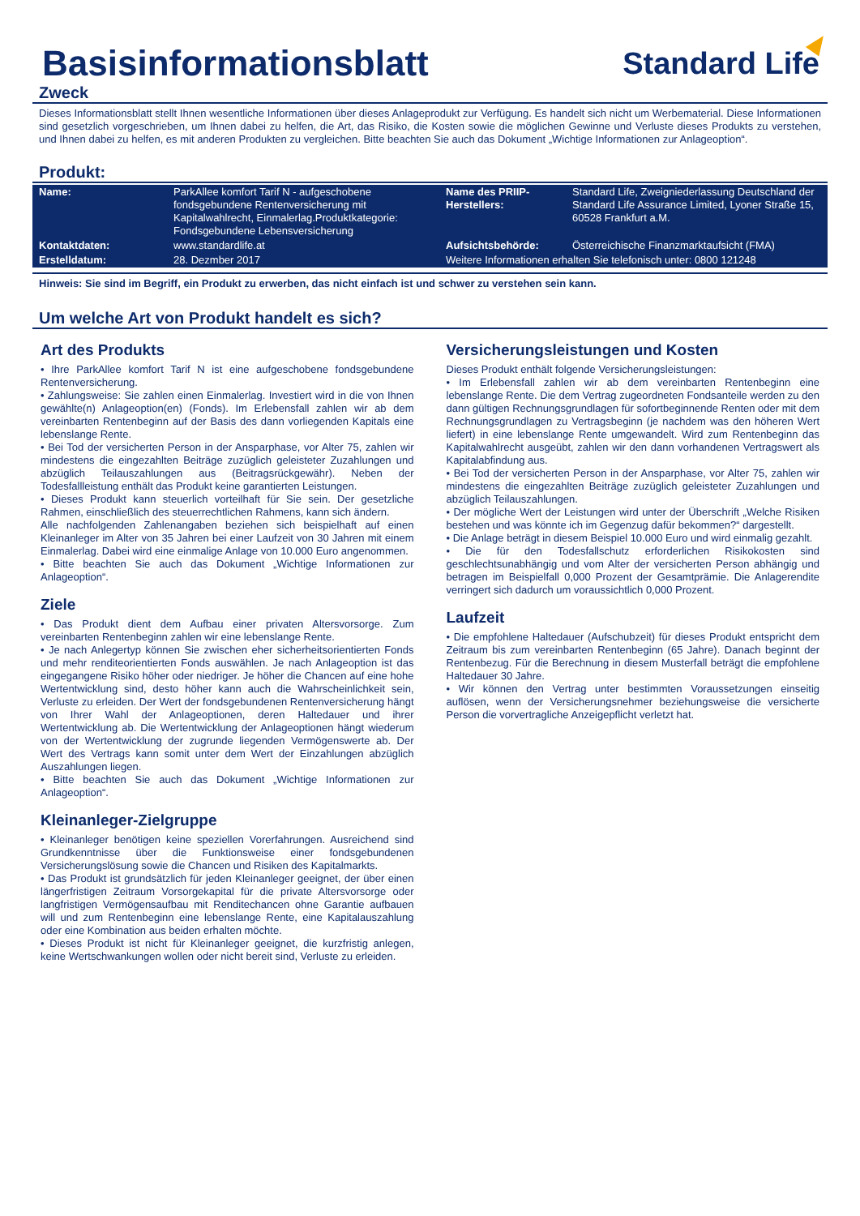Basisinformationsblatt
Standard Life
Zweck
Dieses Informationsblatt stellt Ihnen wesentliche Informationen über dieses Anlageprodukt zur Verfügung. Es handelt sich nicht um Werbematerial. Diese Informationen sind gesetzlich vorgeschrieben, um Ihnen dabei zu helfen, die Art, das Risiko, die Kosten sowie die möglichen Gewinne und Verluste dieses Produkts zu verstehen, und Ihnen dabei zu helfen, es mit anderen Produkten zu vergleichen. Bitte beachten Sie auch das Dokument „Wichtige Informationen zur Anlageoption“.
Produkt:
| Name: | ParkAllee komfort Tarif N - aufgeschobene fondsgebundene Rentenversicherung mit Kapitalwahlrecht, Einmalerlag.Produktkategorie: Fondsgebundene Lebensversicherung | Name des PRIIP-Herstellers: | Standard Life, Zweigniederlassung Deutschland der Standard Life Assurance Limited, Lyoner Straße 15, 60528 Frankfurt a.M. |
| Kontaktdaten: | www.standardlife.at | Aufsichtsbehörde: | Österreichische Finanzmarktaufsicht (FMA) |
| Erstelldatum: | 28. Dezmber 2017 | Weitere Informationen erhalten Sie telefonisch unter: 0800 121248 | |
Hinweis: Sie sind im Begriff, ein Produkt zu erwerben, das nicht einfach ist und schwer zu verstehen sein kann.
Um welche Art von Produkt handelt es sich?
Art des Produkts
• Ihre ParkAllee komfort Tarif N ist eine aufgeschobene fondsgebundene Rentenversicherung.
• Zahlungsweise: Sie zahlen einen Einmalerlag. Investiert wird in die von Ihnen gewählte(n) Anlageoption(en) (Fonds). Im Erlebensfall zahlen wir ab dem vereinbarten Rentenbeginn auf der Basis des dann vorliegenden Kapitals eine lebenslange Rente.
• Bei Tod der versicherten Person in der Ansparphase, vor Alter 75, zahlen wir mindestens die eingezahlten Beiträge zuzüglich geleisteter Zuzahlungen und abzüglich Teilauszahlungen aus (Beitragsrückgewähr). Neben der Todesfallleistung enthält das Produkt keine garantierten Leistungen.
• Dieses Produkt kann steuerlich vorteilhaft für Sie sein. Der gesetzliche Rahmen, einschließlich des steuerrechtlichen Rahmens, kann sich ändern.
Alle nachfolgenden Zahlenangaben beziehen sich beispielhaft auf einen Kleinanleger im Alter von 35 Jahren bei einer Laufzeit von 30 Jahren mit einem Einmalerlag. Dabei wird eine einmalige Anlage von 10.000 Euro angenommen.
• Bitte beachten Sie auch das Dokument „Wichtige Informationen zur Anlageoption“.
Ziele
• Das Produkt dient dem Aufbau einer privaten Altersvorsorge. Zum vereinbarten Rentenbeginn zahlen wir eine lebenslange Rente.
• Je nach Anlegertyp können Sie zwischen eher sicherheitsorientierten Fonds und mehr renditeorientierten Fonds auswählen. Je nach Anlageoption ist das eingegangene Risiko höher oder niedriger. Je höher die Chancen auf eine hohe Wertentwicklung sind, desto höher kann auch die Wahrscheinlichkeit sein, Verluste zu erleiden. Der Wert der fondsgebundenen Rentenversicherung hängt von Ihrer Wahl der Anlageoptionen, deren Haltedauer und ihrer Wertentwicklung ab. Die Wertentwicklung der Anlageoptionen hängt wiederum von der Wertentwicklung der zugrunde liegenden Vermögenswerte ab. Der Wert des Vertrags kann somit unter dem Wert der Einzahlungen abzüglich Auszahlungen liegen.
• Bitte beachten Sie auch das Dokument „Wichtige Informationen zur Anlageoption“.
Kleinanleger-Zielgruppe
• Kleinanleger benötigen keine speziellen Vorerfahrungen. Ausreichend sind Grundkenntnisse über die Funktionsweise einer fondsgebundenen Versicherungslösung sowie die Chancen und Risiken des Kapitalmarkts.
• Das Produkt ist grundsätzlich für jeden Kleinanleger geeignet, der über einen längerfristigen Zeitraum Vorsorgekapital für die private Altersvorsorge oder langfristigen Vermögensaufbau mit Renditechancen ohne Garantie aufbauen will und zum Rentenbeginn eine lebenslange Rente, eine Kapitalauszahlung oder eine Kombination aus beiden erhalten möchte.
• Dieses Produkt ist nicht für Kleinanleger geeignet, die kurzfristig anlegen, keine Wertschwankungen wollen oder nicht bereit sind, Verluste zu erleiden.
Versicherungsleistungen und Kosten
Dieses Produkt enthält folgende Versicherungsleistungen:
• Im Erlebensfall zahlen wir ab dem vereinbarten Rentenbeginn eine lebenslange Rente. Die dem Vertrag zugeordneten Fondsanteile werden zu den dann gültigen Rechnungsgrundlagen für sofortbeginnende Renten oder mit dem Rechnungsgrundlagen zu Vertragsbeginn (je nachdem was den höheren Wert liefert) in eine lebenslange Rente umgewandelt. Wird zum Rentenbeginn das Kapitalwahlrecht ausgeübt, zahlen wir den dann vorhandenen Vertragswert als Kapitalabfindung aus.
• Bei Tod der versicherten Person in der Ansparphase, vor Alter 75, zahlen wir mindestens die eingezahlten Beiträge zuzüglich geleisteter Zuzahlungen und abzüglich Teilauszahlungen.
• Der mögliche Wert der Leistungen wird unter der Überschrift „Welche Risiken bestehen und was könnte ich im Gegenzug dafür bekommen?“ dargestellt.
• Die Anlage beträgt in diesem Beispiel 10.000 Euro und wird einmalig gezahlt.
• Die für den Todesfallschutz erforderlichen Risikokosten sind geschlechtsunabhängig und vom Alter der versicherten Person abhängig und betragen im Beispielfall 0,000 Prozent der Gesamtprämie. Die Anlagerendite verringert sich dadurch um voraussichtlich 0,000 Prozent.
Laufzeit
• Die empfohlene Haltedauer (Aufschubzeit) für dieses Produkt entspricht dem Zeitraum bis zum vereinbarten Rentenbeginn (65 Jahre). Danach beginnt der Rentenbezug. Für die Berechnung in diesem Musterfall beträgt die empfohlene Haltedauer 30 Jahre.
• Wir können den Vertrag unter bestimmten Voraussetzungen einseitig auflösen, wenn der Versicherungsnehmer beziehungsweise die versicherte Person die vorvertragliche Anzeigepflicht verletzt hat.